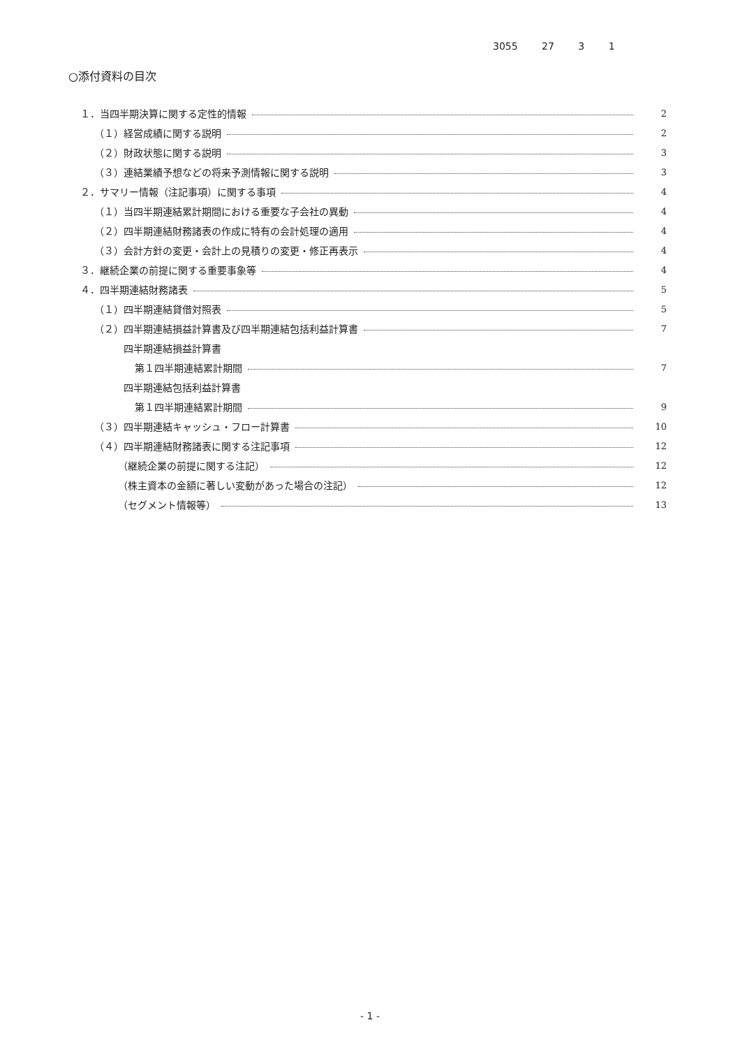3055 27 3 1
○添付資料の目次
１．当四半期決算に関する定性的情報 2
（１）経営成績に関する説明 2
（２）財政状態に関する説明 3
（３）連結業績予想などの将来予測情報に関する説明 3
２．サマリー情報（注記事項）に関する事項 4
（１）当四半期連結累計期間における重要な子会社の異動 4
（２）四半期連結財務諸表の作成に特有の会計処理の適用 4
（３）会計方針の変更・会計上の見積りの変更・修正再表示 4
３．継続企業の前提に関する重要事象等 4
４．四半期連結財務諸表 5
（１）四半期連結貸借対照表 5
（２）四半期連結損益計算書及び四半期連結包括利益計算書 7
四半期連結損益計算書
第１四半期連結累計期間 7
四半期連結包括利益計算書
第１四半期連結累計期間 9
（３）四半期連結キャッシュ・フロー計算書 10
（４）四半期連結財務諸表に関する注記事項 12
（継続企業の前提に関する注記） 12
（株主資本の金額に著しい変動があった場合の注記） 12
（セグメント情報等） 13
- 1 -